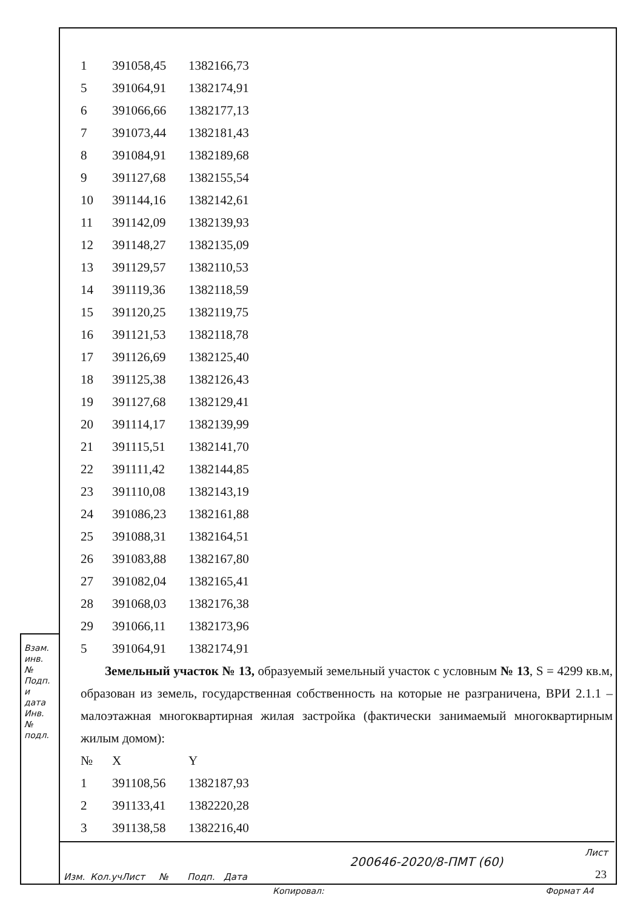| 1 | 391058,45 | 1382166,73 |
| 5 | 391064,91 | 1382174,91 |
| 6 | 391066,66 | 1382177,13 |
| 7 | 391073,44 | 1382181,43 |
| 8 | 391084,91 | 1382189,68 |
| 9 | 391127,68 | 1382155,54 |
| 10 | 391144,16 | 1382142,61 |
| 11 | 391142,09 | 1382139,93 |
| 12 | 391148,27 | 1382135,09 |
| 13 | 391129,57 | 1382110,53 |
| 14 | 391119,36 | 1382118,59 |
| 15 | 391120,25 | 1382119,75 |
| 16 | 391121,53 | 1382118,78 |
| 17 | 391126,69 | 1382125,40 |
| 18 | 391125,38 | 1382126,43 |
| 19 | 391127,68 | 1382129,41 |
| 20 | 391114,17 | 1382139,99 |
| 21 | 391115,51 | 1382141,70 |
| 22 | 391111,42 | 1382144,85 |
| 23 | 391110,08 | 1382143,19 |
| 24 | 391086,23 | 1382161,88 |
| 25 | 391088,31 | 1382164,51 |
| 26 | 391083,88 | 1382167,80 |
| 27 | 391082,04 | 1382165,41 |
| 28 | 391068,03 | 1382176,38 |
| 29 | 391066,11 | 1382173,96 |
| 5 | 391064,91 | 1382174,91 |
Земельный участок № 13, образуемый земельный участок с условным № 13, S = 4299 кв.м, образован из земель, государственная собственность на которые не разграничена, ВРИ 2.1.1 – малоэтажная многоквартирная жилая застройка (фактически занимаемый многоквартирным жилым домом):
| № | X | Y |
| --- | --- | --- |
| 1 | 391108,56 | 1382187,93 |
| 2 | 391133,41 | 1382220,28 |
| 3 | 391138,58 | 1382216,40 |
Изм. Кол.уч Лист № Подп. Дата
200646-2020/8-ПМТ (60)
Лист
23
Взам. инв. № Подп. и дата Инв. № подл.
Копировал: Формат А4